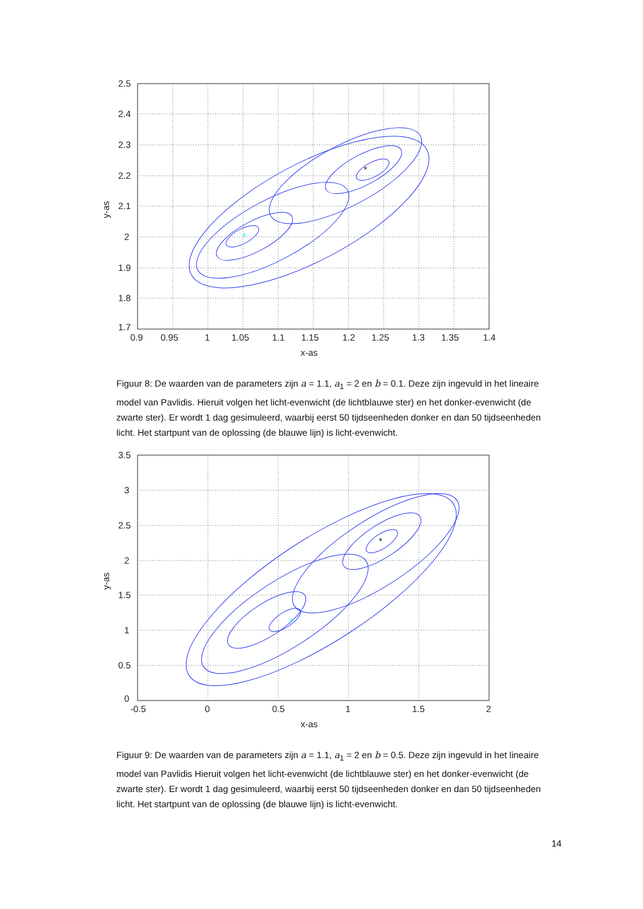*
*
2.5
2.4
2.3
2.2
2.1
2
1.9
1.8
1.7
0.9
0.95
1
1.05
1.1
1.15
1.2
1.25
1.3
1.35
1.4
x-as
y-as
Figuur 8: De waarden van de parameters zijn a = 1.1, a<sub>1</sub> = 2 en b = 0.1. Deze zijn ingevuld in het lineaire model van Pavlidis. Hieruit volgen het licht-evenwicht (de lichtblauwe ster) en het donker-evenwicht (de zwarte ster). Er wordt 1 dag gesimuleerd, waarbij eerst 50 tijdseenheden donker en dan 50 tijdseenheden licht. Het startpunt van de oplossing (de blauwe lijn) is licht-evenwicht.
*
*
3.5
3
2.5
2
1.5
1
0.5
0
-0.5
0
0.5
1
1.5
2
x-as
y-as
Figuur 9: De waarden van de parameters zijn a = 1.1, a<sub>1</sub> = 2 en b = 0.5. Deze zijn ingevuld in het lineaire model van Pavlidis Hieruit volgen het licht-evenwicht (de lichtblauwe ster) en het donker-evenwicht (de zwarte ster). Er wordt 1 dag gesimuleerd, waarbij eerst 50 tijdseenheden donker en dan 50 tijdseenheden licht. Het startpunt van de oplossing (de blauwe lijn) is licht-evenwicht.
14